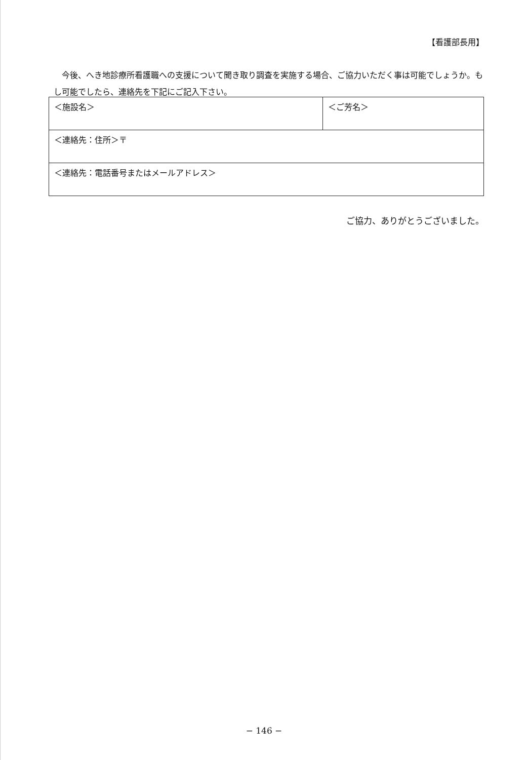【看護部長用】
今後、へき地診療所看護職への支援について聞き取り調査を実施する場合、ご協力いただく事は可能でしょうか。もし可能でしたら、連絡先を下記にご記入下さい。
| ＜施設名＞ | ＜ご芳名＞ |
| ＜連絡先：住所＞〒 | |
| ＜連絡先：電話番号またはメールアドレス＞ | |
ご協力、ありがとうございました。
− 146 −